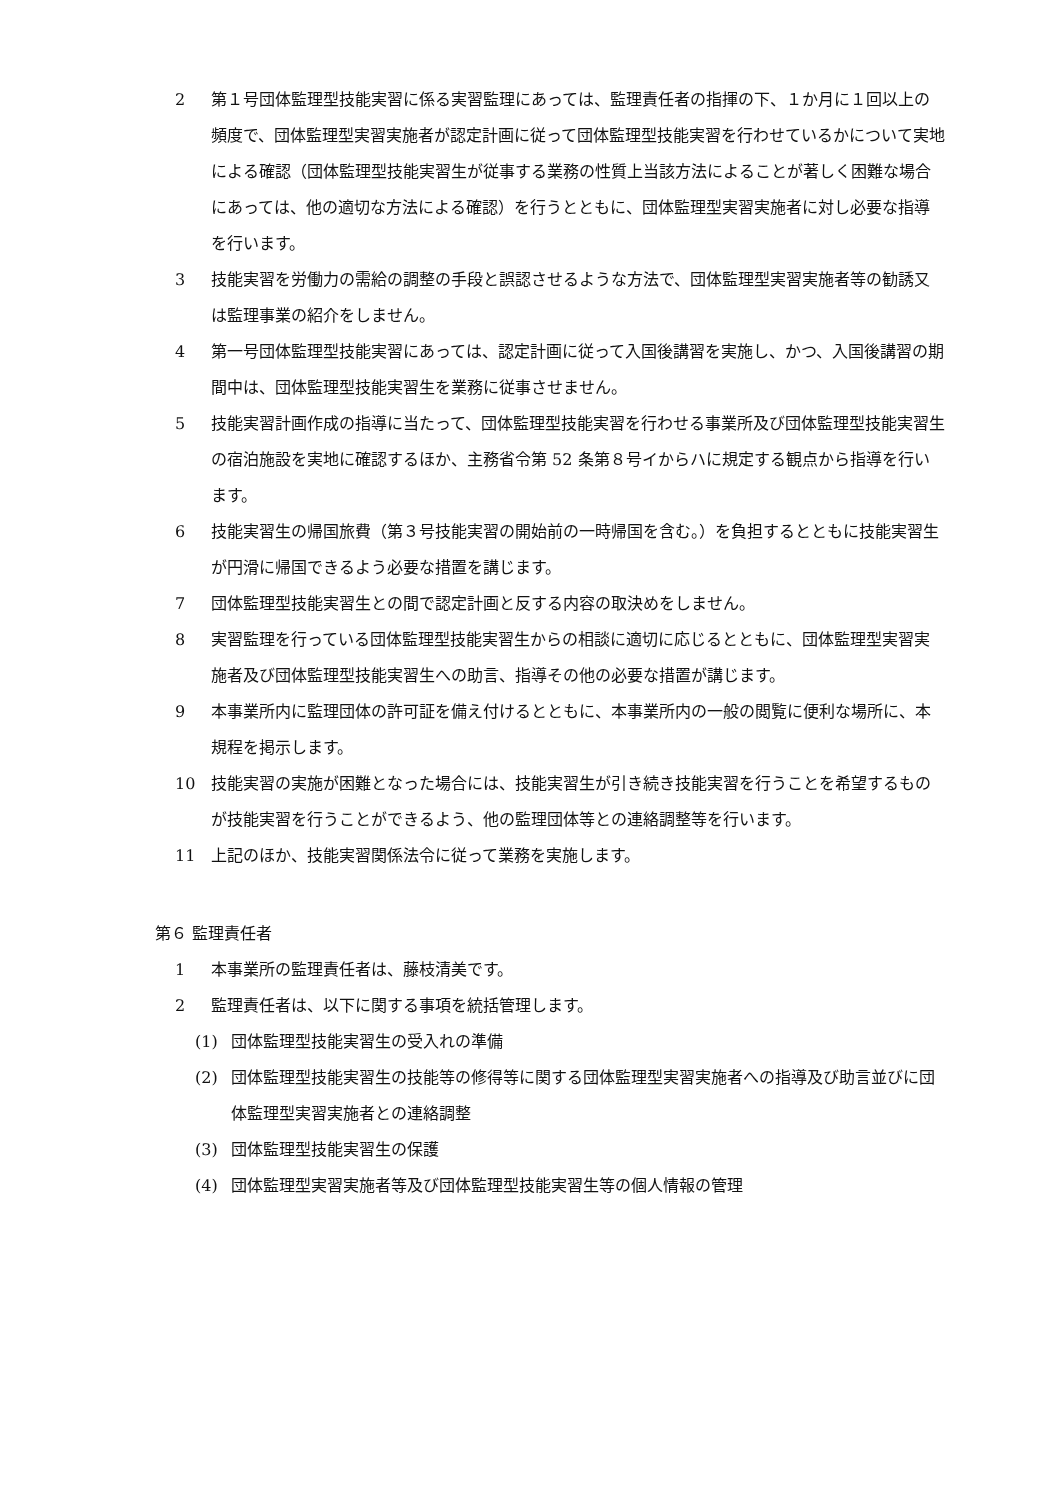2 第１号団体監理型技能実習に係る実習監理にあっては、監理責任者の指揮の下、１か月に１回以上の頻度で、団体監理型実習実施者が認定計画に従って団体監理型技能実習を行わせているかについて実地による確認（団体監理型技能実習生が従事する業務の性質上当該方法によることが著しく困難な場合にあっては、他の適切な方法による確認）を行うとともに、団体監理型実習実施者に対し必要な指導を行います。
3 技能実習を労働力の需給の調整の手段と誤認させるような方法で、団体監理型実習実施者等の勧誘又は監理事業の紹介をしません。
4 第一号団体監理型技能実習にあっては、認定計画に従って入国後講習を実施し、かつ、入国後講習の期間中は、団体監理型技能実習生を業務に従事させません。
5 技能実習計画作成の指導に当たって、団体監理型技能実習を行わせる事業所及び団体監理型技能実習生の宿泊施設を実地に確認するほか、主務省令第 52 条第８号イからハに規定する観点から指導を行います。
6 技能実習生の帰国旅費（第３号技能実習の開始前の一時帰国を含む。）を負担するとともに技能実習生が円滑に帰国できるよう必要な措置を講じます。
7 団体監理型技能実習生との間で認定計画と反する内容の取決めをしません。
8 実習監理を行っている団体監理型技能実習生からの相談に適切に応じるとともに、団体監理型実習実施者及び団体監理型技能実習生への助言、指導その他の必要な措置が講じます。
9 本事業所内に監理団体の許可証を備え付けるとともに、本事業所内の一般の閲覧に便利な場所に、本規程を掲示します。
10 技能実習の実施が困難となった場合には、技能実習生が引き続き技能実習を行うことを希望するものが技能実習を行うことができるよう、他の監理団体等との連絡調整等を行います。
11 上記のほか、技能実習関係法令に従って業務を実施します。
第６ 監理責任者
1 本事業所の監理責任者は、藤枝清美です。
2 監理責任者は、以下に関する事項を統括管理します。
(1) 団体監理型技能実習生の受入れの準備
(2) 団体監理型技能実習生の技能等の修得等に関する団体監理型実習実施者への指導及び助言並びに団体監理型実習実施者との連絡調整
(3) 団体監理型技能実習生の保護
(4) 団体監理型実習実施者等及び団体監理型技能実習生等の個人情報の管理